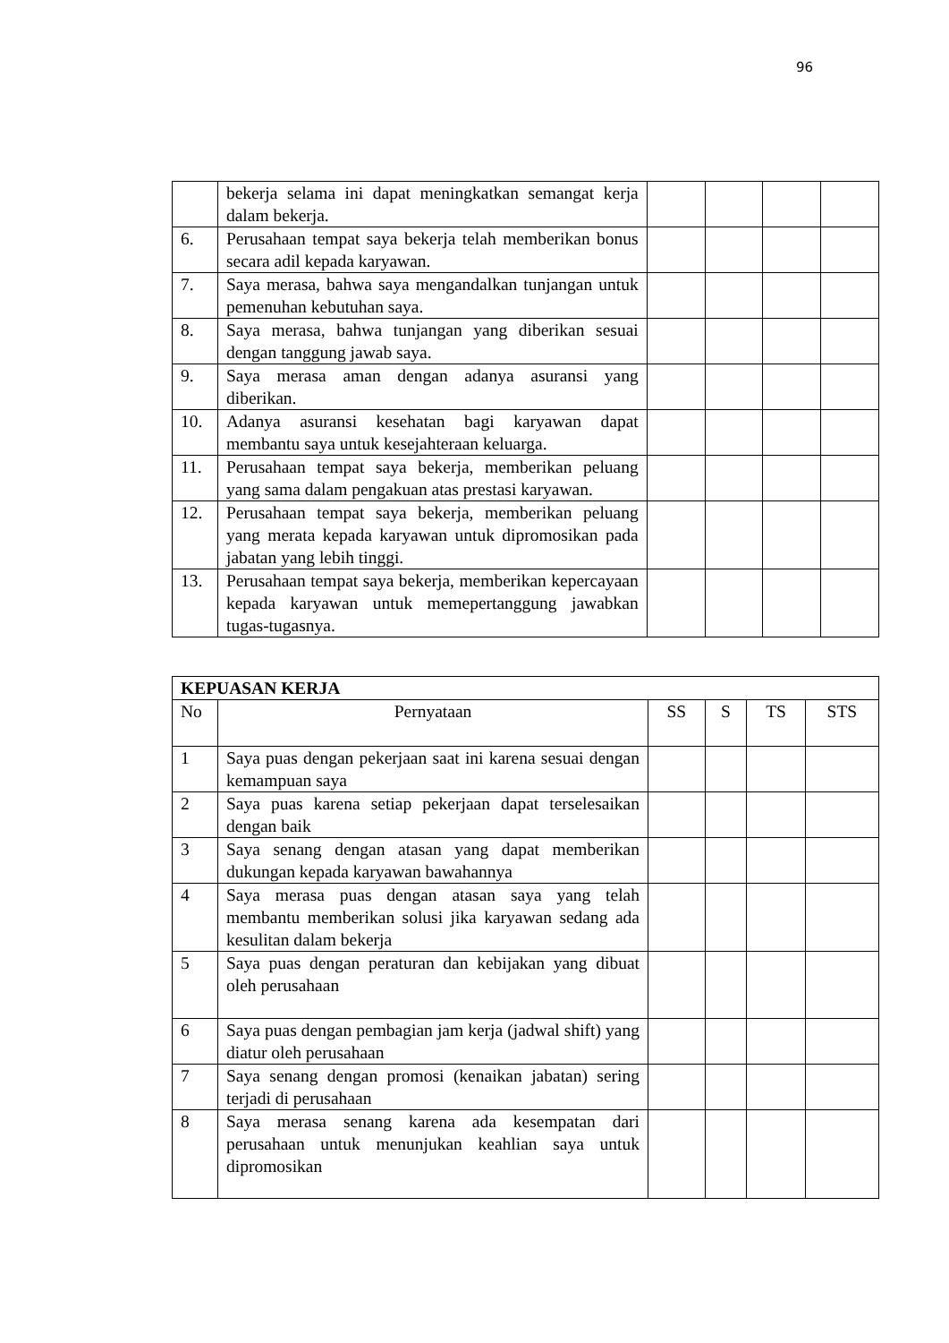96
| | bekerja selama ini dapat meningkatkan semangat kerja dalam bekerja. | | | | |
| 6. | Perusahaan tempat saya bekerja telah memberikan bonus secara adil kepada karyawan. | | | | |
| 7. | Saya merasa, bahwa saya mengandalkan tunjangan untuk pemenuhan kebutuhan saya. | | | | |
| 8. | Saya merasa, bahwa tunjangan yang diberikan sesuai dengan tanggung jawab saya. | | | | |
| 9. | Saya merasa aman dengan adanya asuransi yang diberikan. | | | | |
| 10. | Adanya asuransi kesehatan bagi karyawan dapat membantu saya untuk kesejahteraan keluarga. | | | | |
| 11. | Perusahaan tempat saya bekerja, memberikan peluang yang sama dalam pengakuan atas prestasi karyawan. | | | | |
| 12. | Perusahaan tempat saya bekerja, memberikan peluang yang merata kepada karyawan untuk dipromosikan pada jabatan yang lebih tinggi. | | | | |
| 13. | Perusahaan tempat saya bekerja, memberikan kepercayaan kepada karyawan untuk memepertanggung jawabkan tugas-tugasnya. | | | | |
| KEPUASAN KERJA | | | | | |
| No | Pernyataan | SS | S | TS | STS |
| 1 | Saya puas dengan pekerjaan saat ini karena sesuai dengan kemampuan saya | | | | |
| 2 | Saya puas karena setiap pekerjaan dapat terselesaikan dengan baik | | | | |
| 3 | Saya senang dengan atasan yang dapat memberikan dukungan kepada karyawan bawahannya | | | | |
| 4 | Saya merasa puas dengan atasan saya yang telah membantu memberikan solusi jika karyawan sedang ada kesulitan dalam bekerja | | | | |
| 5 | Saya puas dengan peraturan dan kebijakan yang dibuat oleh perusahaan | | | | |
| 6 | Saya puas dengan pembagian jam kerja (jadwal shift) yang diatur oleh perusahaan | | | | |
| 7 | Saya senang dengan promosi (kenaikan jabatan) sering terjadi di perusahaan | | | | |
| 8 | Saya merasa senang karena ada kesempatan dari perusahaan untuk menunjukan keahlian saya untuk dipromosikan | | | | |